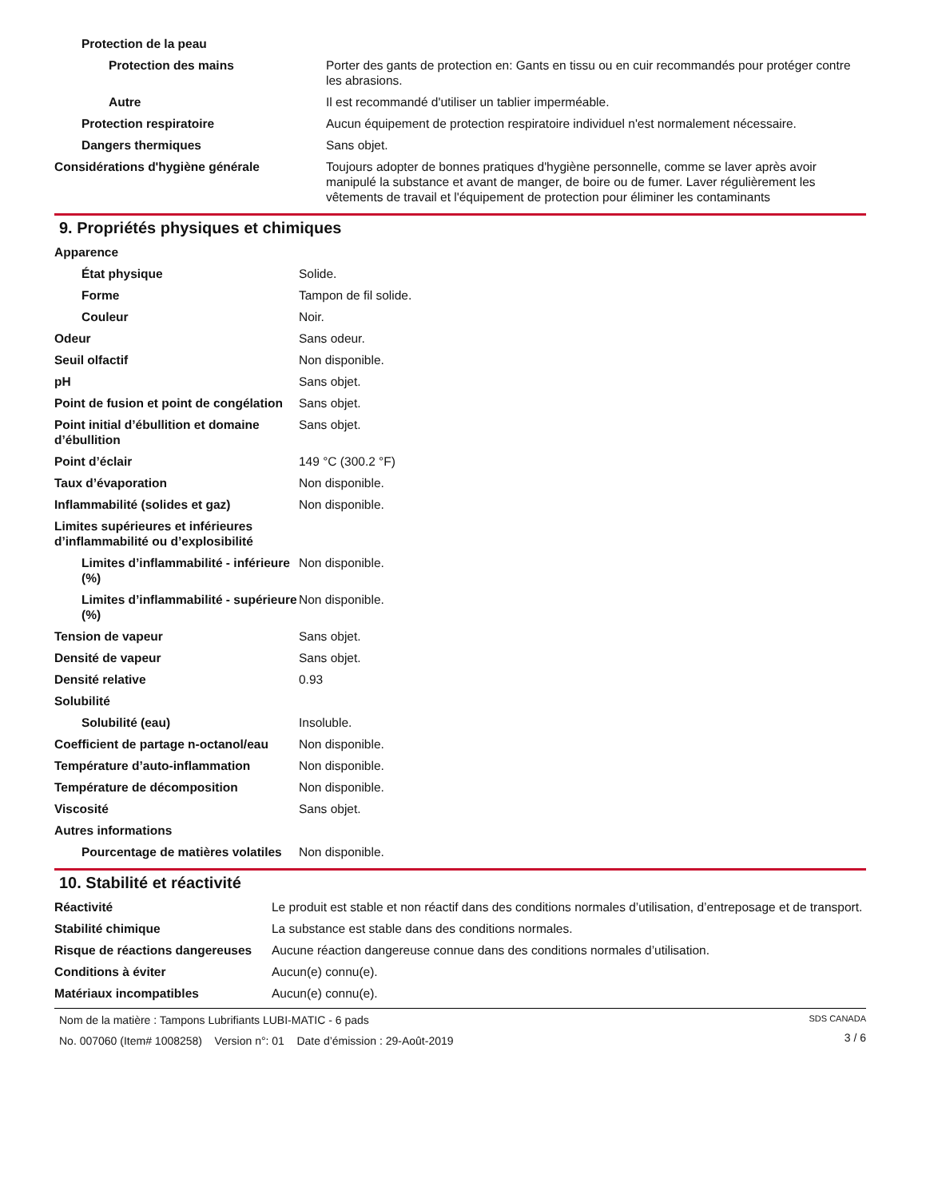| Protection de la peau | |
| Protection des mains | Porter des gants de protection en: Gants en tissu ou en cuir recommandés pour protéger contre les abrasions. |
| Autre | Il est recommandé d'utiliser un tablier imperméable. |
| Protection respiratoire | Aucun équipement de protection respiratoire individuel n'est normalement nécessaire. |
| Dangers thermiques | Sans objet. |
| Considérations d'hygiène générale | Toujours adopter de bonnes pratiques d'hygiène personnelle, comme se laver après avoir manipulé la substance et avant de manger, de boire ou de fumer. Laver régulièrement les vêtements de travail et l'équipement de protection pour éliminer les contaminants |
9. Propriétés physiques et chimiques
| Apparence | |
| État physique | Solide. |
| Forme | Tampon de fil solide. |
| Couleur | Noir. |
| Odeur | Sans odeur. |
| Seuil olfactif | Non disponible. |
| pH | Sans objet. |
| Point de fusion et point de congélation | Sans objet. |
| Point initial d’ébullition et domaine d’ébullition | Sans objet. |
| Point d’éclair | 149 °C (300.2 °F) |
| Taux d’évaporation | Non disponible. |
| Inflammabilité (solides et gaz) | Non disponible. |
| Limites supérieures et inférieures d’inflammabilité ou d’explosibilité | |
| Limites d’inflammabilité - inférieure (%) | Non disponible. |
| Limites d’inflammabilité - supérieure (%) | Non disponible. |
| Tension de vapeur | Sans objet. |
| Densité de vapeur | Sans objet. |
| Densité relative | 0.93 |
| Solubilité | |
| Solubilité (eau) | Insoluble. |
| Coefficient de partage n-octanol/eau | Non disponible. |
| Température d’auto-inflammation | Non disponible. |
| Température de décomposition | Non disponible. |
| Viscosité | Sans objet. |
| Autres informations | |
| Pourcentage de matières volatiles | Non disponible. |
10. Stabilité et réactivité
| Réactivité | Le produit est stable et non réactif dans des conditions normales d’utilisation, d’entreposage et de transport. |
| Stabilité chimique | La substance est stable dans des conditions normales. |
| Risque de réactions dangereuses | Aucune réaction dangereuse connue dans des conditions normales d’utilisation. |
| Conditions à éviter | Aucun(e) connu(e). |
| Matériaux incompatibles | Aucun(e) connu(e). |
Nom de la matière : Tampons Lubrifiants LUBI-MATIC - 6 pads
No. 007060 (Item# 1008258) Version n°: 01 Date d’émission : 29-Août-2019
SDS CANADA
3 / 6